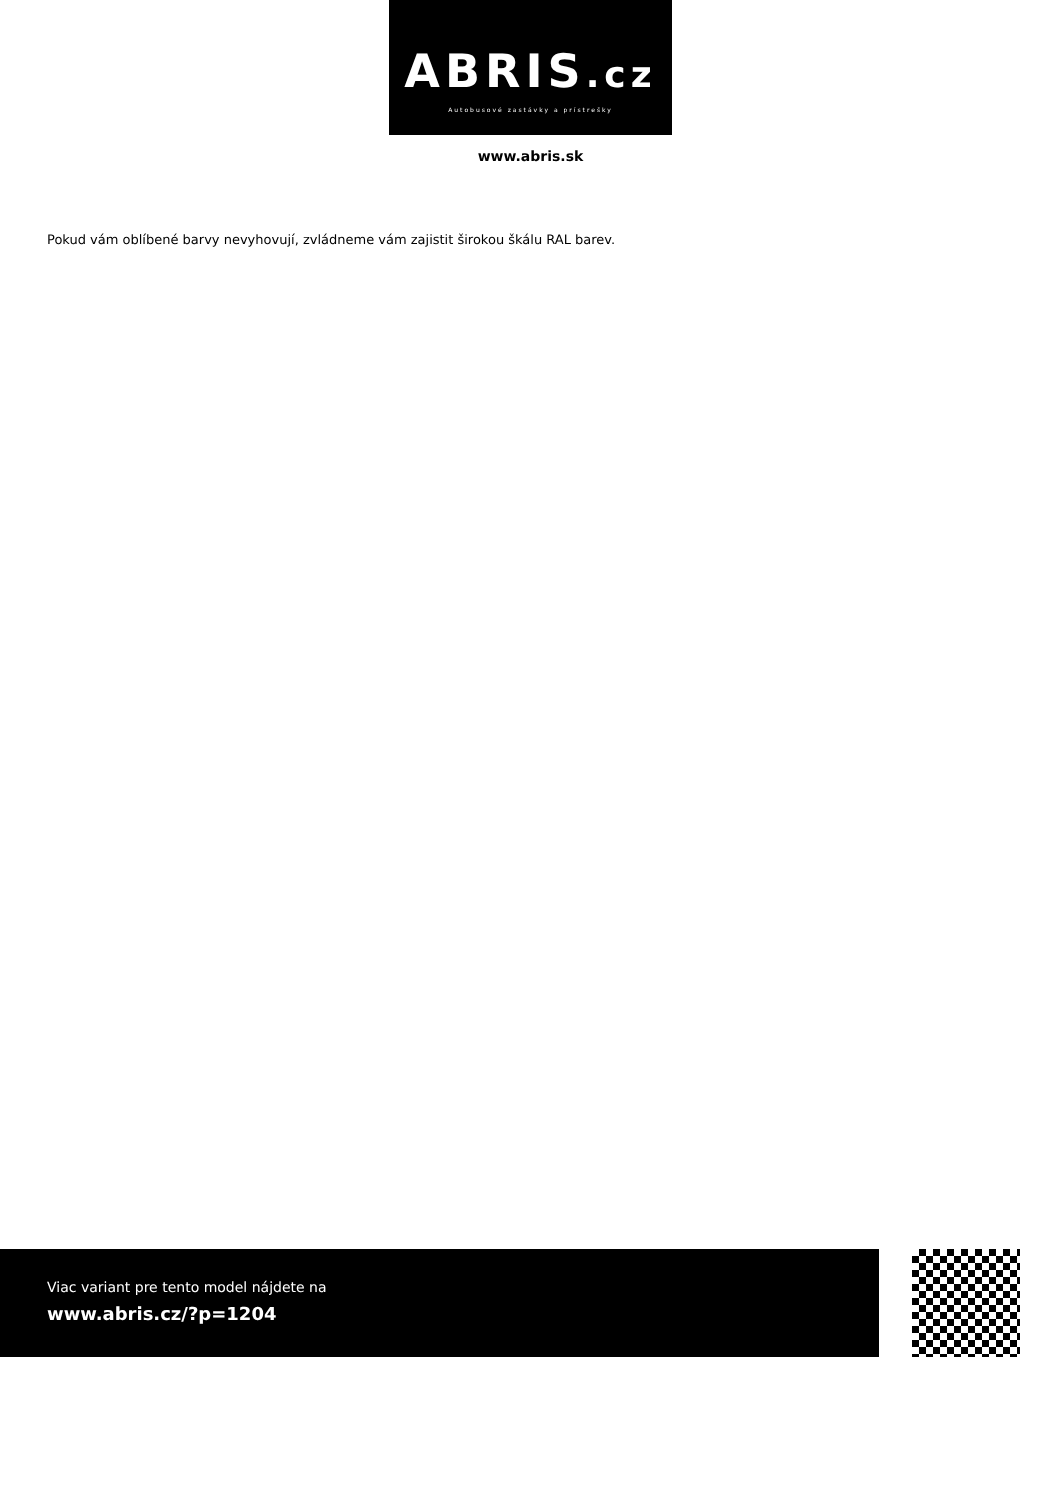ABRIS.cz
Autobusové zastávky a prístrešky
www.abris.sk
Pokud vám oblíbené barvy nevyhovují, zvládneme vám zajistit širokou škálu RAL barev.
Viac variant pre tento model nájdete na
www.abris.cz/?p=1204